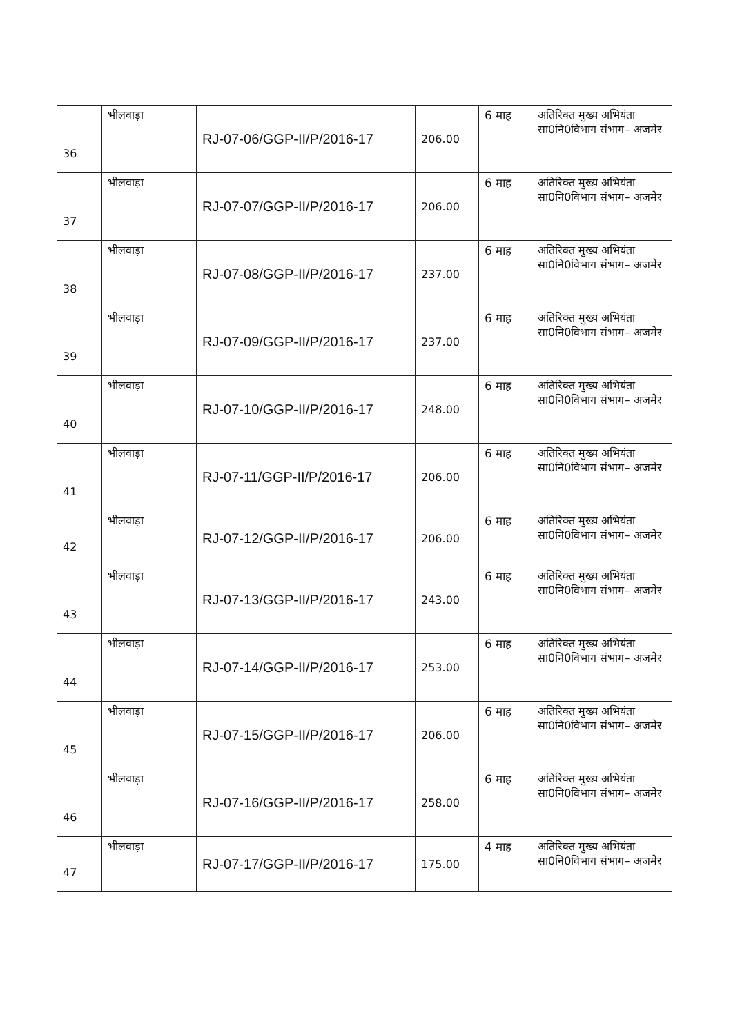| 36 | भीलवाड़ा | RJ-07-06/GGP-II/P/2016-17 | 206.00 | 6 माह | अतिरिक्त मुख्य अभियंता सा0नि0विभाग संभाग– अजमेर |
| 37 | भीलवाड़ा | RJ-07-07/GGP-II/P/2016-17 | 206.00 | 6 माह | अतिरिक्त मुख्य अभियंता सा0नि0विभाग संभाग– अजमेर |
| 38 | भीलवाड़ा | RJ-07-08/GGP-II/P/2016-17 | 237.00 | 6 माह | अतिरिक्त मुख्य अभियंता सा0नि0विभाग संभाग– अजमेर |
| 39 | भीलवाड़ा | RJ-07-09/GGP-II/P/2016-17 | 237.00 | 6 माह | अतिरिक्त मुख्य अभियंता सा0नि0विभाग संभाग– अजमेर |
| 40 | भीलवाड़ा | RJ-07-10/GGP-II/P/2016-17 | 248.00 | 6 माह | अतिरिक्त मुख्य अभियंता सा0नि0विभाग संभाग– अजमेर |
| 41 | भीलवाड़ा | RJ-07-11/GGP-II/P/2016-17 | 206.00 | 6 माह | अतिरिक्त मुख्य अभियंता सा0नि0विभाग संभाग– अजमेर |
| 42 | भीलवाड़ा | RJ-07-12/GGP-II/P/2016-17 | 206.00 | 6 माह | अतिरिक्त मुख्य अभियंता सा0नि0विभाग संभाग– अजमेर |
| 43 | भीलवाड़ा | RJ-07-13/GGP-II/P/2016-17 | 243.00 | 6 माह | अतिरिक्त मुख्य अभियंता सा0नि0विभाग संभाग– अजमेर |
| 44 | भीलवाड़ा | RJ-07-14/GGP-II/P/2016-17 | 253.00 | 6 माह | अतिरिक्त मुख्य अभियंता सा0नि0विभाग संभाग– अजमेर |
| 45 | भीलवाड़ा | RJ-07-15/GGP-II/P/2016-17 | 206.00 | 6 माह | अतिरिक्त मुख्य अभियंता सा0नि0विभाग संभाग– अजमेर |
| 46 | भीलवाड़ा | RJ-07-16/GGP-II/P/2016-17 | 258.00 | 6 माह | अतिरिक्त मुख्य अभियंता सा0नि0विभाग संभाग– अजमेर |
| 47 | भीलवाड़ा | RJ-07-17/GGP-II/P/2016-17 | 175.00 | 4 माह | अतिरिक्त मुख्य अभियंता सा0नि0विभाग संभाग– अजमेर |